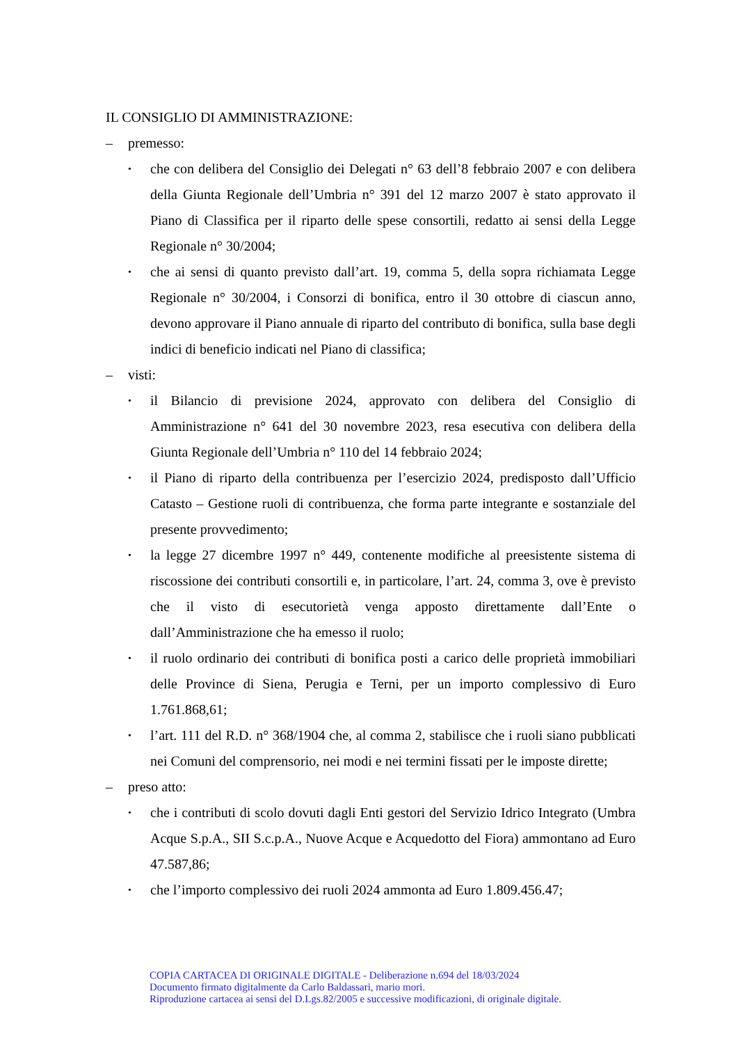IL CONSIGLIO DI AMMINISTRAZIONE:
– premesso:
• che con delibera del Consiglio dei Delegati n° 63 dell’8 febbraio 2007 e con delibera della Giunta Regionale dell’Umbria n° 391 del 12 marzo 2007 è stato approvato il Piano di Classifica per il riparto delle spese consortili, redatto ai sensi della Legge Regionale n° 30/2004;
• che ai sensi di quanto previsto dall’art. 19, comma 5, della sopra richiamata Legge Regionale n° 30/2004, i Consorzi di bonifica, entro il 30 ottobre di ciascun anno, devono approvare il Piano annuale di riparto del contributo di bonifica, sulla base degli indici di beneficio indicati nel Piano di classifica;
– visti:
• il Bilancio di previsione 2024, approvato con delibera del Consiglio di Amministrazione n° 641 del 30 novembre 2023, resa esecutiva con delibera della Giunta Regionale dell’Umbria n° 110 del 14 febbraio 2024;
• il Piano di riparto della contribuenza per l’esercizio 2024, predisposto dall’Ufficio Catasto – Gestione ruoli di contribuenza, che forma parte integrante e sostanziale del presente provvedimento;
• la legge 27 dicembre 1997 n° 449, contenente modifiche al preesistente sistema di riscossione dei contributi consortili e, in particolare, l’art. 24, comma 3, ove è previsto che il visto di esecutorietà venga apposto direttamente dall’Ente o dall’Amministrazione che ha emesso il ruolo;
• il ruolo ordinario dei contributi di bonifica posti a carico delle proprietà immobiliari delle Province di Siena, Perugia e Terni, per un importo complessivo di Euro 1.761.868,61;
• l’art. 111 del R.D. n° 368/1904 che, al comma 2, stabilisce che i ruoli siano pubblicati nei Comuni del comprensorio, nei modi e nei termini fissati per le imposte dirette;
– preso atto:
• che i contributi di scolo dovuti dagli Enti gestori del Servizio Idrico Integrato (Umbra Acque S.p.A., SII S.c.p.A., Nuove Acque e Acquedotto del Fiora) ammontano ad Euro 47.587,86;
• che l’importo complessivo dei ruoli 2024 ammonta ad Euro 1.809.456.47;
COPIA CARTACEA DI ORIGINALE DIGITALE - Deliberazione n.694 del 18/03/2024
Documento firmato digitalmente da Carlo Baldassari, mario mori.
Riproduzione cartacea ai sensi del D.Lgs.82/2005 e successive modificazioni, di originale digitale.